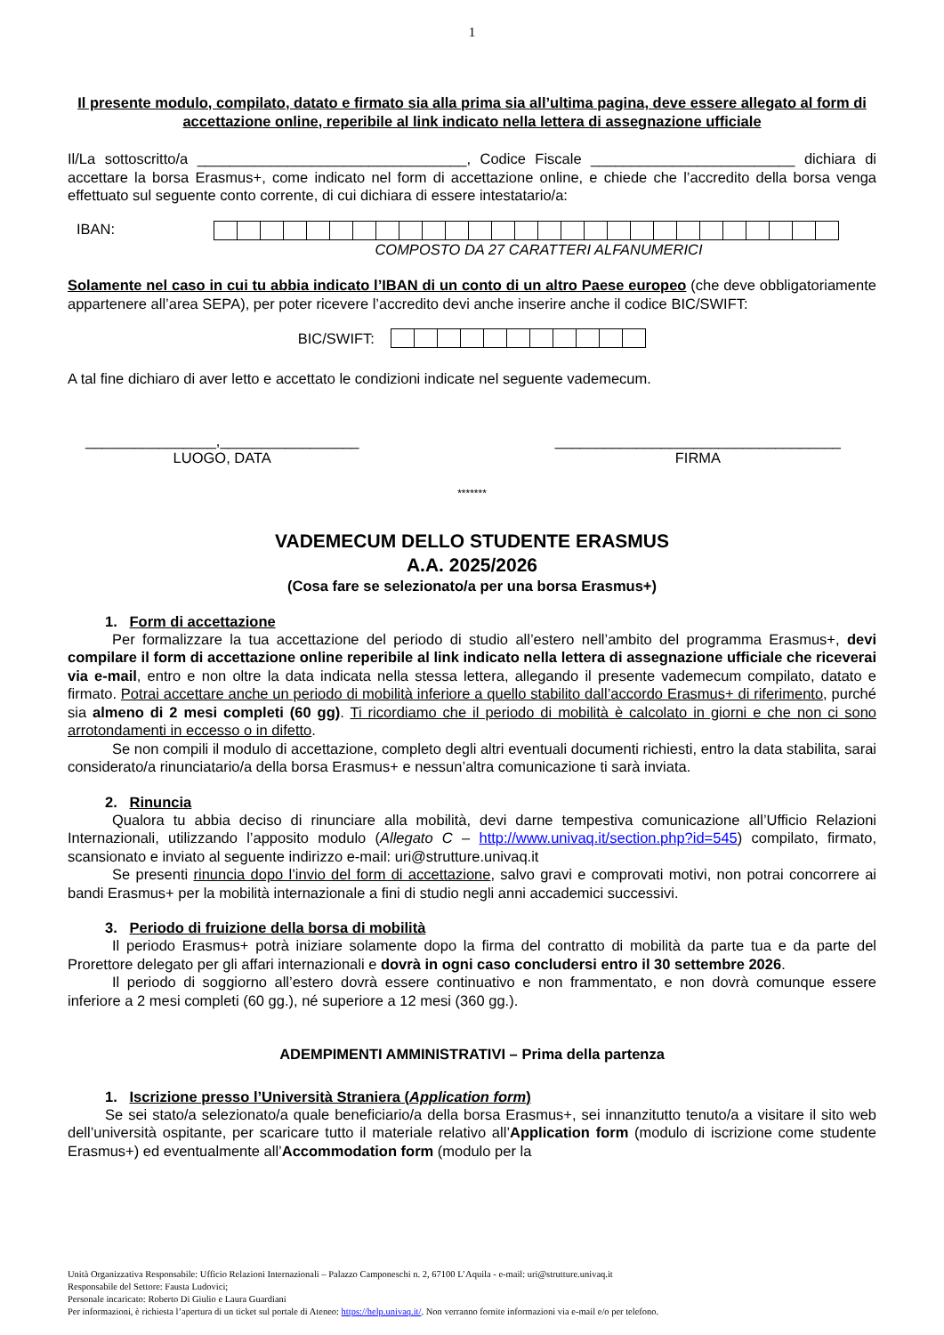1
Il presente modulo, compilato, datato e firmato sia alla prima sia all’ultima pagina, deve essere allegato al form di accettazione online, reperibile al link indicato nella lettera di assegnazione ufficiale
Il/La sottoscritto/a _________________________________, Codice Fiscale _________________________ dichiara di accettare la borsa Erasmus+, come indicato nel form di accettazione online, e chiede che l’accredito della borsa venga effettuato sul seguente conto corrente, di cui dichiara di essere intestatario/a:
IBAN:
COMPOSTO DA 27 CARATTERI ALFANUMERICI
Solamente nel caso in cui tu abbia indicato l’IBAN di un conto di un altro Paese europeo (che deve obbligatoriamente appartenere all’area SEPA), per poter ricevere l’accredito devi anche inserire anche il codice BIC/SWIFT:
BIC/SWIFT:
A tal fine dichiaro di aver letto e accettato le condizioni indicate nel seguente vademecum.
________________,_________________
LUOGO, DATA
___________________________________
FIRMA
*******
VADEMECUM DELLO STUDENTE ERASMUS
A.A. 2025/2026
(Cosa fare se selezionato/a per una borsa Erasmus+)
1. Form di accettazione
Per formalizzare la tua accettazione del periodo di studio all’estero nell’ambito del programma Erasmus+, devi compilare il form di accettazione online reperibile al link indicato nella lettera di assegnazione ufficiale che riceverai via e-mail, entro e non oltre la data indicata nella stessa lettera, allegando il presente vademecum compilato, datato e firmato. Potrai accettare anche un periodo di mobilità inferiore a quello stabilito dall’accordo Erasmus+ di riferimento, purché sia almeno di 2 mesi completi (60 gg). Ti ricordiamo che il periodo di mobilità è calcolato in giorni e che non ci sono arrotondamenti in eccesso o in difetto.
Se non compili il modulo di accettazione, completo degli altri eventuali documenti richiesti, entro la data stabilita, sarai considerato/a rinunciatario/a della borsa Erasmus+ e nessun’altra comunicazione ti sarà inviata.
2. Rinuncia
Qualora tu abbia deciso di rinunciare alla mobilità, devi darne tempestiva comunicazione all’Ufficio Relazioni Internazionali, utilizzando l’apposito modulo (Allegato C – http://www.univaq.it/section.php?id=545) compilato, firmato, scansionato e inviato al seguente indirizzo e-mail: uri@strutture.univaq.it
Se presenti rinuncia dopo l’invio del form di accettazione, salvo gravi e comprovati motivi, non potrai concorrere ai bandi Erasmus+ per la mobilità internazionale a fini di studio negli anni accademici successivi.
3. Periodo di fruizione della borsa di mobilità
Il periodo Erasmus+ potrà iniziare solamente dopo la firma del contratto di mobilità da parte tua e da parte del Prorettore delegato per gli affari internazionali e dovrà in ogni caso concludersi entro il 30 settembre 2026.
Il periodo di soggiorno all’estero dovrà essere continuativo e non frammentato, e non dovrà comunque essere inferiore a 2 mesi completi (60 gg.), né superiore a 12 mesi (360 gg.).
ADEMPIMENTI AMMINISTRATIVI – Prima della partenza
1. Iscrizione presso l’Università Straniera (Application form)
Se sei stato/a selezionato/a quale beneficiario/a della borsa Erasmus+, sei innanzitutto tenuto/a a visitare il sito web dell’università ospitante, per scaricare tutto il materiale relativo all’Application form (modulo di iscrizione come studente Erasmus+) ed eventualmente all’Accommodation form (modulo per la
Unità Organizzativa Responsabile: Ufficio Relazioni Internazionali – Palazzo Camponeschi n. 2, 67100 L’Aquila - e-mail: uri@strutture.univaq.it
Responsabile del Settore: Fausta Ludovici;
Personale incaricato: Roberto Di Giulio e Laura Guardiani
Per informazioni, è richiesta l’apertura di un ticket sul portale di Ateneo: https://help.univaq.it/. Non verranno fornite informazioni via e-mail e/o per telefono.